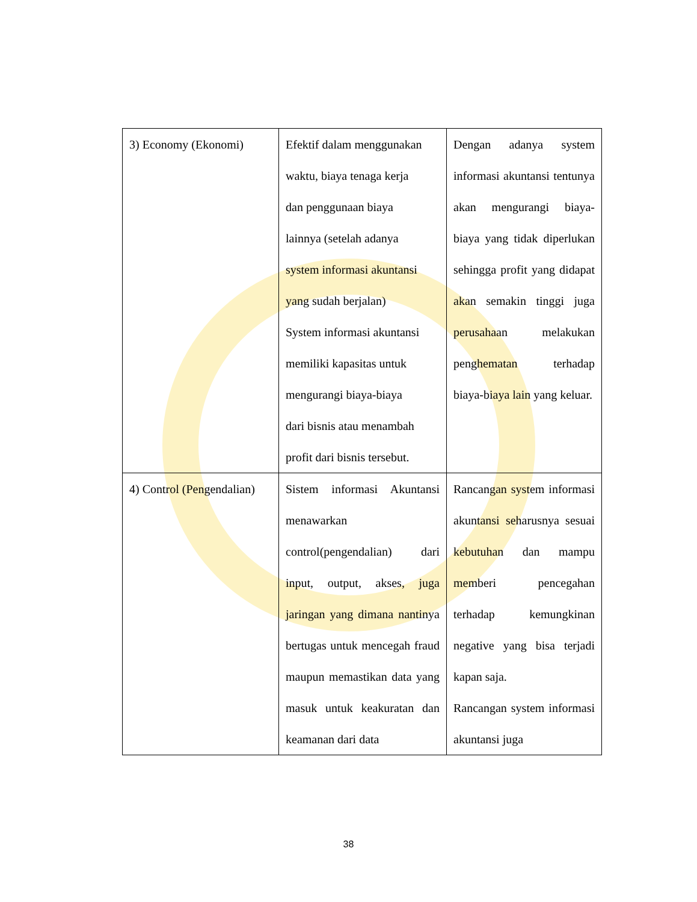| 3) Economy (Ekonomi) | Efektif dalam menggunakan waktu, biaya tenaga kerja dan penggunaan biaya lainnya (setelah adanya system informasi akuntansi yang sudah berjalan) System informasi akuntansi memiliki kapasitas untuk mengurangi biaya-biaya dari bisnis atau menambah profit dari bisnis tersebut. | Dengan adanya system informasi akuntansi tentunya akan mengurangi biaya-biaya yang tidak diperlukan sehingga profit yang didapat akan semakin tinggi juga perusahaan melakukan penghematan terhadap biaya-biaya lain yang keluar. |
| 4) Control (Pengendalian) | Sistem informasi Akuntansi menawarkan control(pengendalian) dari input, output, akses, juga jaringan yang dimana nantinya bertugas untuk mencegah fraud maupun memastikan data yang masuk untuk keakuratan dan keamanan dari data | Rancangan system informasi akuntansi seharusnya sesuai kebutuhan dan mampu memberi pencegahan terhadap kemungkinan negative yang bisa terjadi kapan saja. Rancangan system informasi akuntansi juga |
38